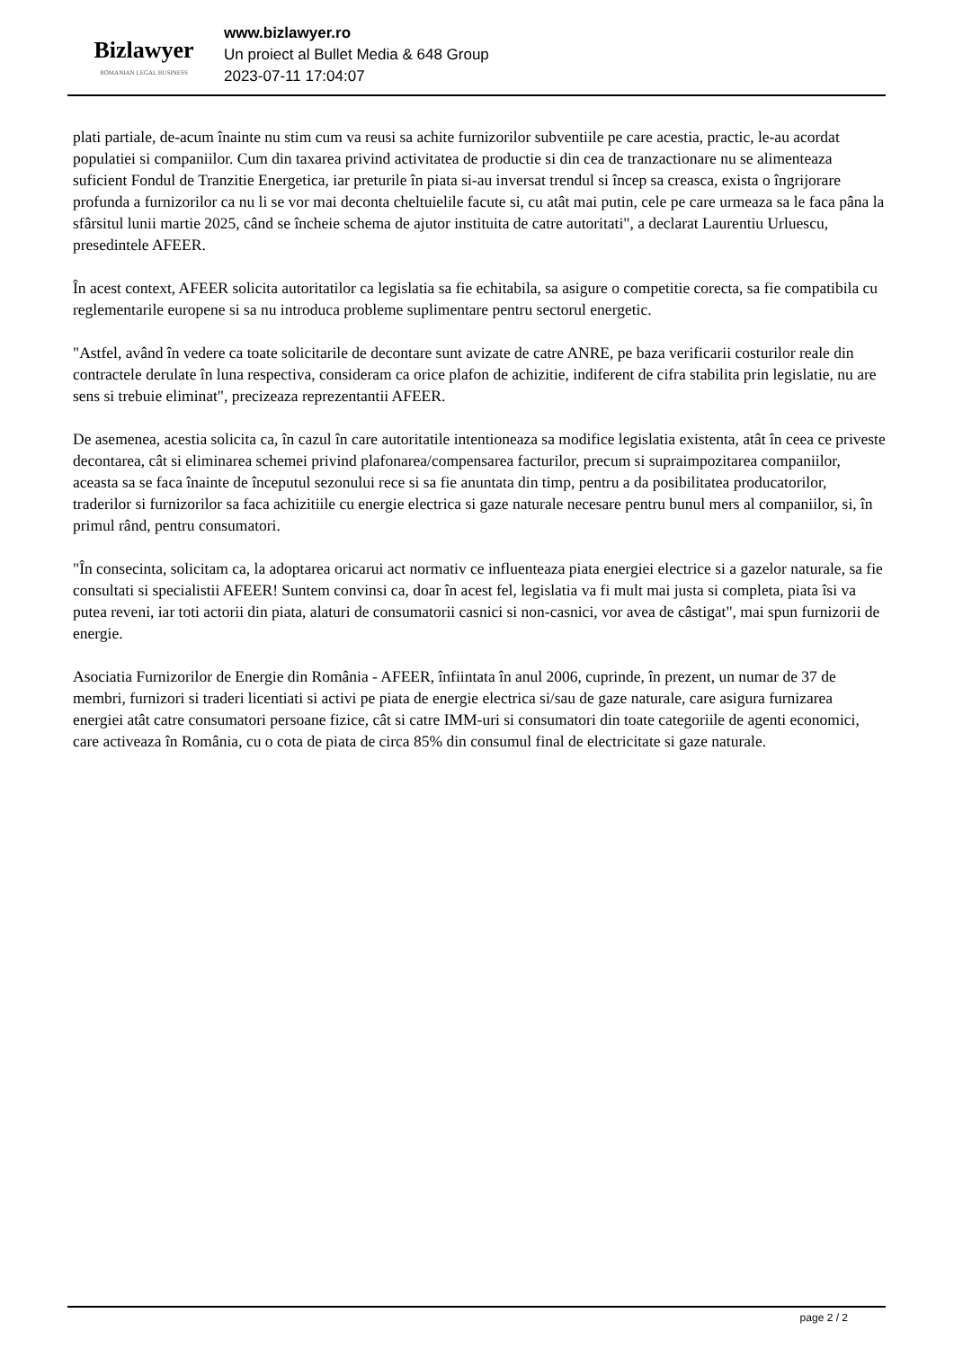Bizlawyer
ROMANIAN LEGAL BUSINESS
www.bizlawyer.ro
Un proiect al Bullet Media & 648 Group
2023-07-11 17:04:07
plati partiale, de-acum înainte nu stim cum va reusi sa achite furnizorilor subventiile pe care acestia, practic, le-au acordat populatiei si companiilor. Cum din taxarea privind activitatea de productie si din cea de tranzactionare nu se alimenteaza suficient Fondul de Tranzitie Energetica, iar preturile în piata si-au inversat trendul si încep sa creasca, exista o îngrijorare profunda a furnizorilor ca nu li se vor mai deconta cheltuielile facute si, cu atât mai putin, cele pe care urmeaza sa le faca pâna la sfârsitul lunii martie 2025, când se încheie schema de ajutor instituita de catre autoritati", a declarat Laurentiu Urluescu, presedintele AFEER.
În acest context, AFEER solicita autoritatilor ca legislatia sa fie echitabila, sa asigure o competitie corecta, sa fie compatibila cu reglementarile europene si sa nu introduca probleme suplimentare pentru sectorul energetic.
"Astfel, având în vedere ca toate solicitarile de decontare sunt avizate de catre ANRE, pe baza verificarii costurilor reale din contractele derulate în luna respectiva, consideram ca orice plafon de achizitie, indiferent de cifra stabilita prin legislatie, nu are sens si trebuie eliminat", precizeaza reprezentantii AFEER.
De asemenea, acestia solicita ca, în cazul în care autoritatile intentioneaza sa modifice legislatia existenta, atât în ceea ce priveste decontarea, cât si eliminarea schemei privind plafonarea/compensarea facturilor, precum si supraimpozitarea companiilor, aceasta sa se faca înainte de începutul sezonului rece si sa fie anuntata din timp, pentru a da posibilitatea producatorilor, traderilor si furnizorilor sa faca achizitiile cu energie electrica si gaze naturale necesare pentru bunul mers al companiilor, si, în primul rând, pentru consumatori.
"În consecinta, solicitam ca, la adoptarea oricarui act normativ ce influenteaza piata energiei electrice si a gazelor naturale, sa fie consultati si specialistii AFEER! Suntem convinsi ca, doar în acest fel, legislatia va fi mult mai justa si completa, piata îsi va putea reveni, iar toti actorii din piata, alaturi de consumatorii casnici si non-casnici, vor avea de câstigat", mai spun furnizorii de energie.
Asociatia Furnizorilor de Energie din România - AFEER, înfiintata în anul 2006, cuprinde, în prezent, un numar de 37 de membri, furnizori si traderi licentiati si activi pe piata de energie electrica si/sau de gaze naturale, care asigura furnizarea energiei atât catre consumatori persoane fizice, cât si catre IMM-uri si consumatori din toate categoriile de agenti economici, care activeaza în România, cu o cota de piata de circa 85% din consumul final de electricitate si gaze naturale.
page 2 / 2